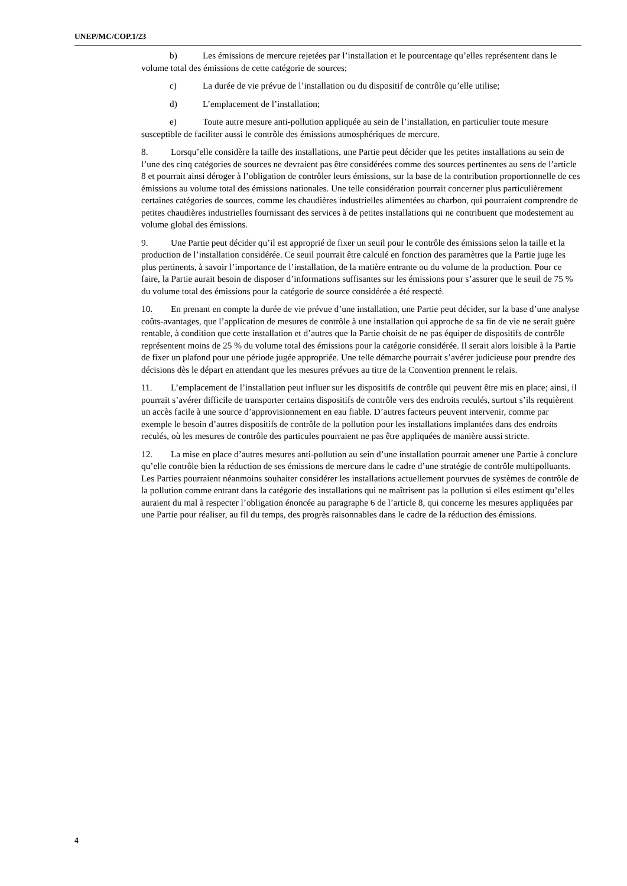UNEP/MC/COP.1/23
b) Les émissions de mercure rejetées par l’installation et le pourcentage qu’elles représentent dans le volume total des émissions de cette catégorie de sources;
c) La durée de vie prévue de l’installation ou du dispositif de contrôle qu’elle utilise;
d) L’emplacement de l’installation;
e) Toute autre mesure anti-pollution appliquée au sein de l’installation, en particulier toute mesure susceptible de faciliter aussi le contrôle des émissions atmosphériques de mercure.
8. Lorsqu’elle considère la taille des installations, une Partie peut décider que les petites installations au sein de l’une des cinq catégories de sources ne devraient pas être considérées comme des sources pertinentes au sens de l’article 8 et pourrait ainsi déroger à l’obligation de contrôler leurs émissions, sur la base de la contribution proportionnelle de ces émissions au volume total des émissions nationales. Une telle considération pourrait concerner plus particulièrement certaines catégories de sources, comme les chaudières industrielles alimentées au charbon, qui pourraient comprendre de petites chaudières industrielles fournissant des services à de petites installations qui ne contribuent que modestement au volume global des émissions.
9. Une Partie peut décider qu’il est approprié de fixer un seuil pour le contrôle des émissions selon la taille et la production de l’installation considérée. Ce seuil pourrait être calculé en fonction des paramètres que la Partie juge les plus pertinents, à savoir l’importance de l’installation, de la matière entrante ou du volume de la production. Pour ce faire, la Partie aurait besoin de disposer d’informations suffisantes sur les émissions pour s’assurer que le seuil de 75 % du volume total des émissions pour la catégorie de source considérée a été respecté.
10. En prenant en compte la durée de vie prévue d’une installation, une Partie peut décider, sur la base d’une analyse coûts-avantages, que l’application de mesures de contrôle à une installation qui approche de sa fin de vie ne serait guère rentable, à condition que cette installation et d’autres que la Partie choisit de ne pas équiper de dispositifs de contrôle représentent moins de 25 % du volume total des émissions pour la catégorie considérée. Il serait alors loisible à la Partie de fixer un plafond pour une période jugée appropriée. Une telle démarche pourrait s’avérer judicieuse pour prendre des décisions dès le départ en attendant que les mesures prévues au titre de la Convention prennent le relais.
11. L’emplacement de l’installation peut influer sur les dispositifs de contrôle qui peuvent être mis en place; ainsi, il pourrait s’avérer difficile de transporter certains dispositifs de contrôle vers des endroits reculés, surtout s’ils requièrent un accès facile à une source d’approvisionnement en eau fiable. D’autres facteurs peuvent intervenir, comme par exemple le besoin d’autres dispositifs de contrôle de la pollution pour les installations implantées dans des endroits reculés, où les mesures de contrôle des particules pourraient ne pas être appliquées de manière aussi stricte.
12. La mise en place d’autres mesures anti-pollution au sein d’une installation pourrait amener une Partie à conclure qu’elle contrôle bien la réduction de ses émissions de mercure dans le cadre d’une stratégie de contrôle multipolluants. Les Parties pourraient néanmoins souhaiter considérer les installations actuellement pourvues de systèmes de contrôle de la pollution comme entrant dans la catégorie des installations qui ne maîtrisent pas la pollution si elles estiment qu’elles auraient du mal à respecter l’obligation énoncée au paragraphe 6 de l’article 8, qui concerne les mesures appliquées par une Partie pour réaliser, au fil du temps, des progrès raisonnables dans le cadre de la réduction des émissions.
4